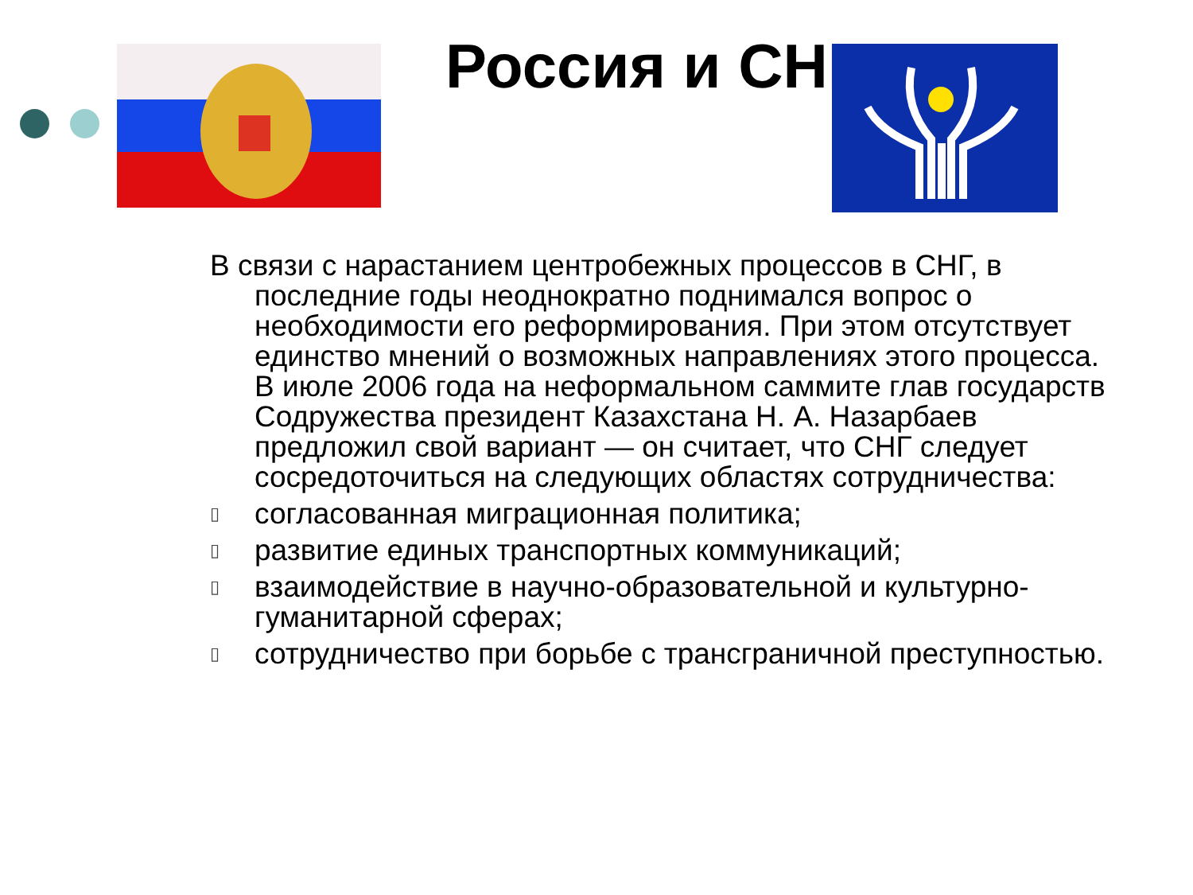Россия и СНГ
В связи с нарастанием центробежных процессов в СНГ, в последние годы неоднократно поднимался вопрос о необходимости его реформирования. При этом отсутствует единство мнений о возможных направлениях этого процесса. В июле 2006 года на неформальном саммите глав государств Содружества президент Казахстана Н. А. Назарбаев предложил свой вариант — он считает, что СНГ следует сосредоточиться на следующих областях сотрудничества:
▯ согласованная миграционная политика;
▯ развитие единых транспортных коммуникаций;
▯ взаимодействие в научно-образовательной и культурно-гуманитарной сферах;
▯ сотрудничество при борьбе с трансграничной преступностью.